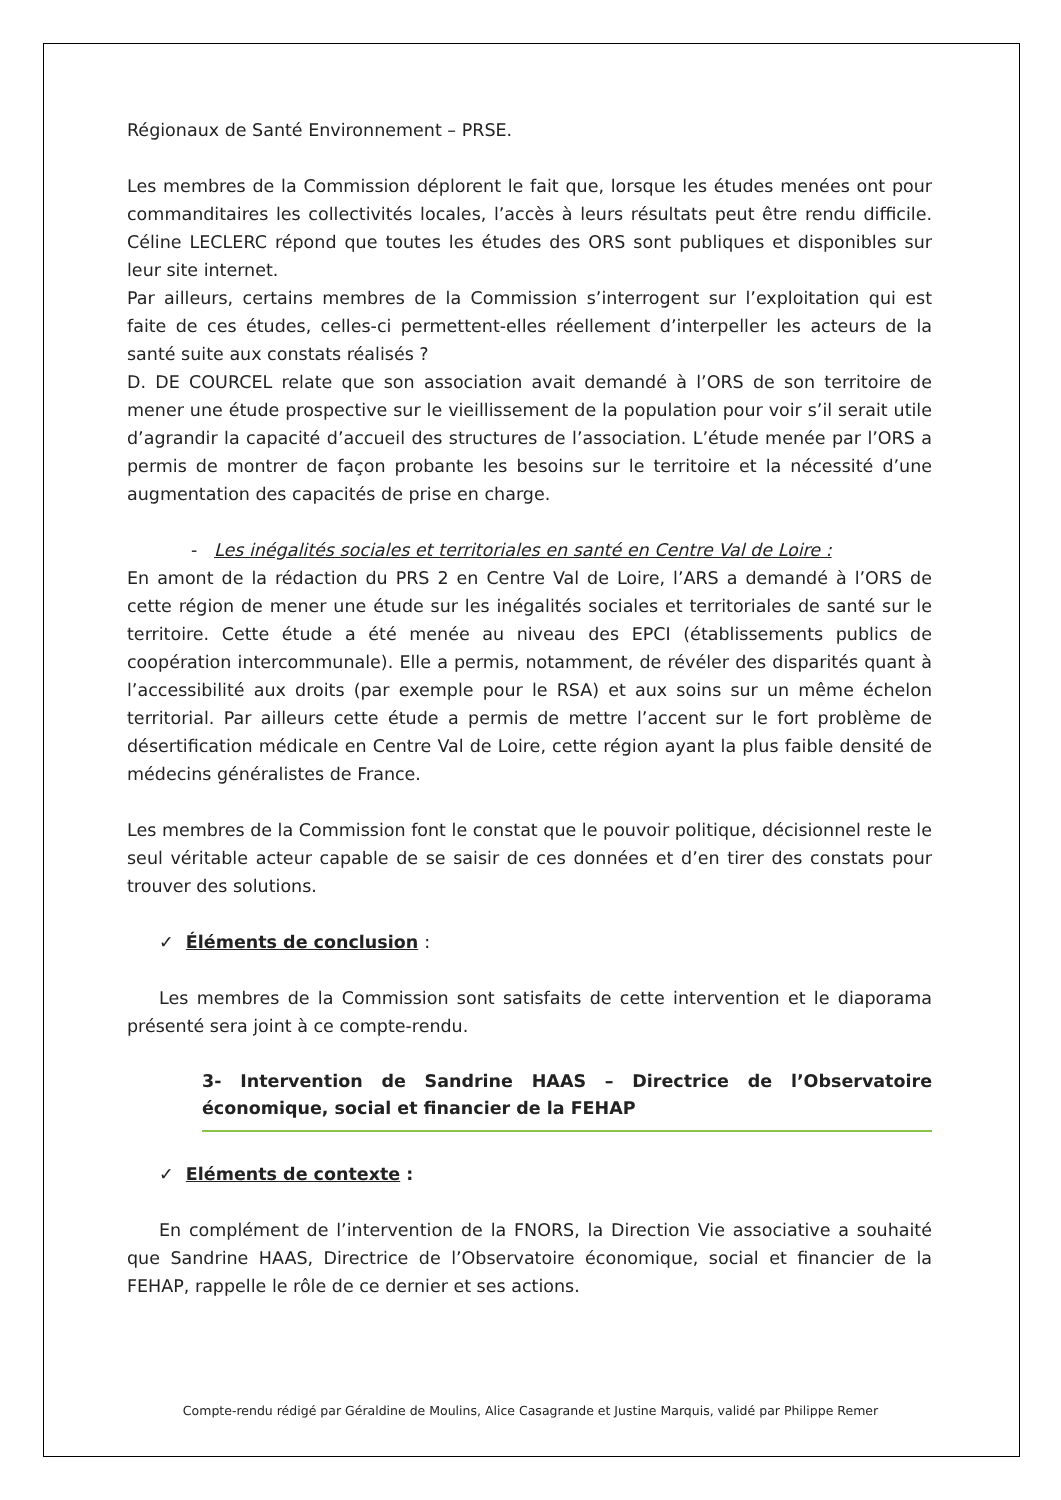Régionaux de Santé Environnement – PRSE.
Les membres de la Commission déplorent le fait que, lorsque les études menées ont pour commanditaires les collectivités locales, l’accès à leurs résultats peut être rendu difficile. Céline LECLERC répond que toutes les études des ORS sont publiques et disponibles sur leur site internet.
Par ailleurs, certains membres de la Commission s’interrogent sur l’exploitation qui est faite de ces études, celles-ci permettent-elles réellement d’interpeller les acteurs de la santé suite aux constats réalisés ?
D. DE COURCEL relate que son association avait demandé à l’ORS de son territoire de mener une étude prospective sur le vieillissement de la population pour voir s’il serait utile d’agrandir la capacité d’accueil des structures de l’association. L’étude menée par l’ORS a permis de montrer de façon probante les besoins sur le territoire et la nécessité d’une augmentation des capacités de prise en charge.
- Les inégalités sociales et territoriales en santé en Centre Val de Loire :
En amont de la rédaction du PRS 2 en Centre Val de Loire, l’ARS a demandé à l’ORS de cette région de mener une étude sur les inégalités sociales et territoriales de santé sur le territoire. Cette étude a été menée au niveau des EPCI (établissements publics de coopération intercommunale). Elle a permis, notamment, de révéler des disparités quant à l’accessibilité aux droits (par exemple pour le RSA) et aux soins sur un même échelon territorial. Par ailleurs cette étude a permis de mettre l’accent sur le fort problème de désertification médicale en Centre Val de Loire, cette région ayant la plus faible densité de médecins généralistes de France.
Les membres de la Commission font le constat que le pouvoir politique, décisionnel reste le seul véritable acteur capable de se saisir de ces données et d’en tirer des constats pour trouver des solutions.
✓ Éléments de conclusion :
Les membres de la Commission sont satisfaits de cette intervention et le diaporama présenté sera joint à ce compte-rendu.
3- Intervention de Sandrine HAAS – Directrice de l’Observatoire économique, social et financier de la FEHAP
✓ Eléments de contexte :
En complément de l’intervention de la FNORS, la Direction Vie associative a souhaité que Sandrine HAAS, Directrice de l’Observatoire économique, social et financier de la FEHAP, rappelle le rôle de ce dernier et ses actions.
Compte-rendu rédigé par Géraldine de Moulins, Alice Casagrande et Justine Marquis, validé par Philippe Remer